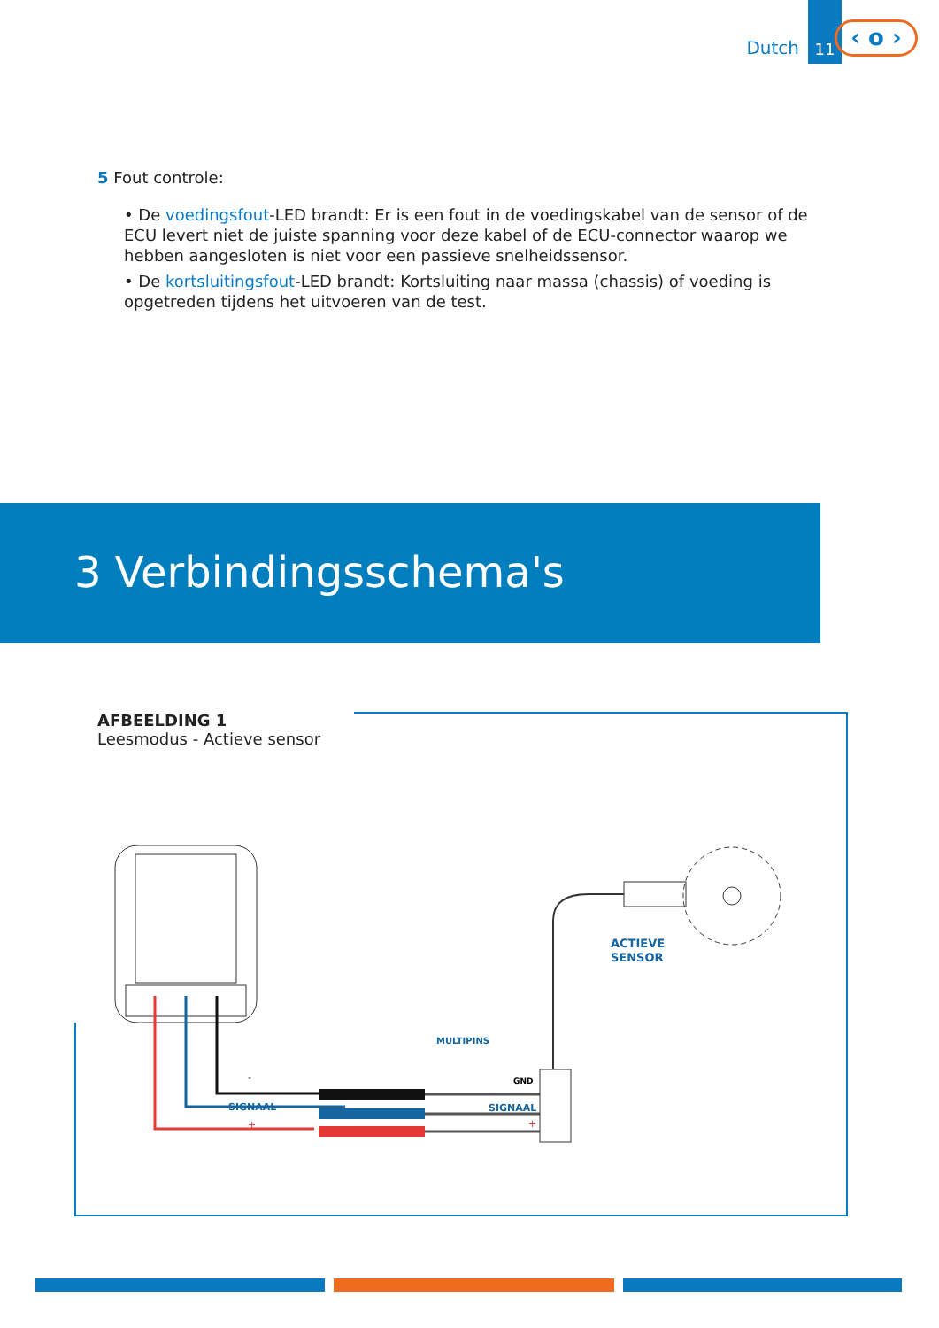Dutch 11
‹ o ›
5 Fout controle:
• De voedingsfout-LED brandt: Er is een fout in de voedingskabel van de sensor of de ECU levert niet de juiste spanning voor deze kabel of de ECU-connector waarop we hebben aangesloten is niet voor een passieve snelheidssensor.
• De kortsluitingsfout-LED brandt: Kortsluiting naar massa (chassis) of voeding is opgetreden tijdens het uitvoeren van de test.
3 Verbindingsschema's
AFBEELDING 1
Leesmodus - Actieve sensor
ACTIEVE
SENSOR
MULTIPINS
GND
SIGNAAL
+
-
SIGNAAL
+